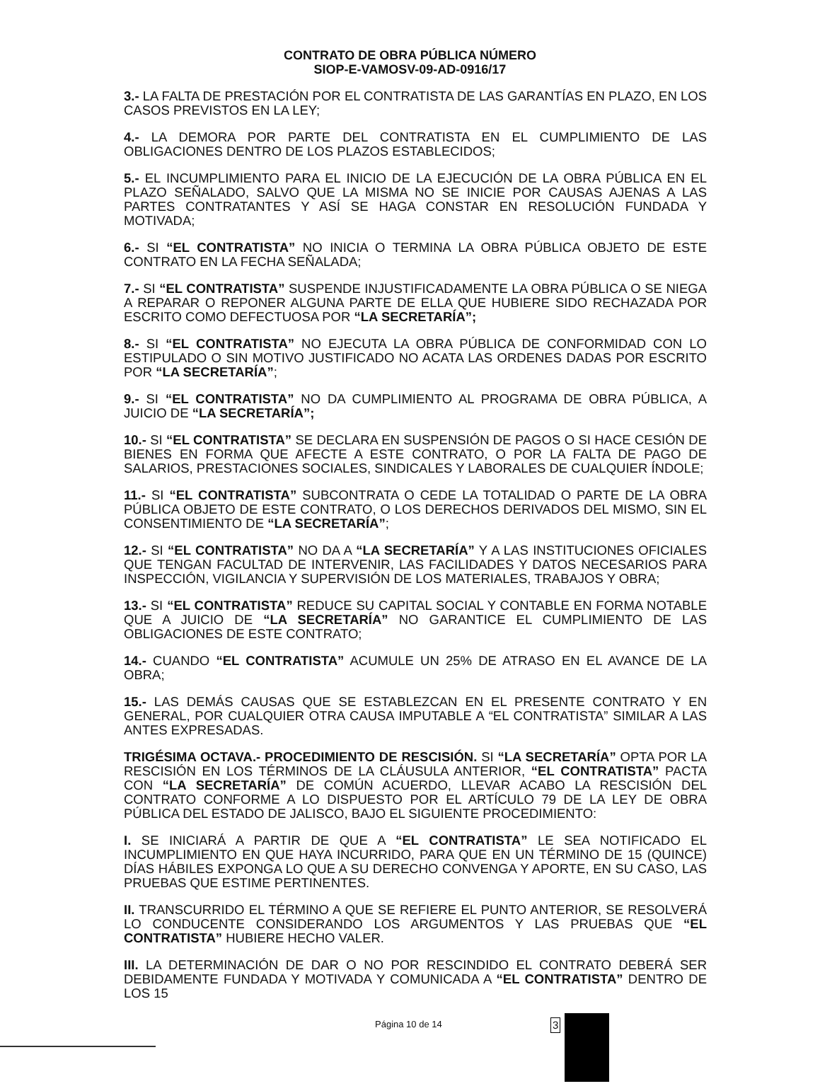CONTRATO DE OBRA PÚBLICA NÚMERO
SIOP-E-VAMOSV-09-AD-0916/17
3.- LA FALTA DE PRESTACIÓN POR EL CONTRATISTA DE LAS GARANTÍAS EN PLAZO, EN LOS CASOS PREVISTOS EN LA LEY;
4.- LA DEMORA POR PARTE DEL CONTRATISTA EN EL CUMPLIMIENTO DE LAS OBLIGACIONES DENTRO DE LOS PLAZOS ESTABLECIDOS;
5.- EL INCUMPLIMIENTO PARA EL INICIO DE LA EJECUCIÓN DE LA OBRA PÚBLICA EN EL PLAZO SEÑALADO, SALVO QUE LA MISMA NO SE INICIE POR CAUSAS AJENAS A LAS PARTES CONTRATANTES Y ASÍ SE HAGA CONSTAR EN RESOLUCIÓN FUNDADA Y MOTIVADA;
6.- SI “EL CONTRATISTA” NO INICIA O TERMINA LA OBRA PÚBLICA OBJETO DE ESTE CONTRATO EN LA FECHA SEÑALADA;
7.- SI “EL CONTRATISTA” SUSPENDE INJUSTIFICADAMENTE LA OBRA PÚBLICA O SE NIEGA A REPARAR O REPONER ALGUNA PARTE DE ELLA QUE HUBIERE SIDO RECHAZADA POR ESCRITO COMO DEFECTUOSA POR “LA SECRETARÍA”;
8.- SI “EL CONTRATISTA” NO EJECUTA LA OBRA PÚBLICA DE CONFORMIDAD CON LO ESTIPULADO O SIN MOTIVO JUSTIFICADO NO ACATA LAS ORDENES DADAS POR ESCRITO POR “LA SECRETARÍA”;
9.- SI “EL CONTRATISTA” NO DA CUMPLIMIENTO AL PROGRAMA DE OBRA PÚBLICA, A JUICIO DE “LA SECRETARÍA”;
10.- SI “EL CONTRATISTA” SE DECLARA EN SUSPENSIÓN DE PAGOS O SI HACE CESIÓN DE BIENES EN FORMA QUE AFECTE A ESTE CONTRATO, O POR LA FALTA DE PAGO DE SALARIOS, PRESTACIONES SOCIALES, SINDICALES Y LABORALES DE CUALQUIER ÍNDOLE;
11.- SI “EL CONTRATISTA” SUBCONTRATA O CEDE LA TOTALIDAD O PARTE DE LA OBRA PÚBLICA OBJETO DE ESTE CONTRATO, O LOS DERECHOS DERIVADOS DEL MISMO, SIN EL CONSENTIMIENTO DE “LA SECRETARÍA”;
12.- SI “EL CONTRATISTA” NO DA A “LA SECRETARÍA” Y A LAS INSTITUCIONES OFICIALES QUE TENGAN FACULTAD DE INTERVENIR, LAS FACILIDADES Y DATOS NECESARIOS PARA INSPECCIÓN, VIGILANCIA Y SUPERVISIÓN DE LOS MATERIALES, TRABAJOS Y OBRA;
13.- SI “EL CONTRATISTA” REDUCE SU CAPITAL SOCIAL Y CONTABLE EN FORMA NOTABLE QUE A JUICIO DE “LA SECRETARÍA” NO GARANTICE EL CUMPLIMIENTO DE LAS OBLIGACIONES DE ESTE CONTRATO;
14.- CUANDO “EL CONTRATISTA” ACUMULE UN 25% DE ATRASO EN EL AVANCE DE LA OBRA;
15.- LAS DEMÁS CAUSAS QUE SE ESTABLEZCAN EN EL PRESENTE CONTRATO Y EN GENERAL, POR CUALQUIER OTRA CAUSA IMPUTABLE A “EL CONTRATISTA” SIMILAR A LAS ANTES EXPRESADAS.
TRIGÉSIMA OCTAVA.- PROCEDIMIENTO DE RESCISIÓN. SI “LA SECRETARÍA” OPTA POR LA RESCISIÓN EN LOS TÉRMINOS DE LA CLÁUSULA ANTERIOR, “EL CONTRATISTA” PACTA CON “LA SECRETARÍA” DE COMÚN ACUERDO, LLEVAR ACABO LA RESCISIÓN DEL CONTRATO CONFORME A LO DISPUESTO POR EL ARTÍCULO 79 DE LA LEY DE OBRA PÚBLICA DEL ESTADO DE JALISCO, BAJO EL SIGUIENTE PROCEDIMIENTO:
I. SE INICIARÁ A PARTIR DE QUE A “EL CONTRATISTA” LE SEA NOTIFICADO EL INCUMPLIMIENTO EN QUE HAYA INCURRIDO, PARA QUE EN UN TÉRMINO DE 15 (QUINCE) DÍAS HÁBILES EXPONGA LO QUE A SU DERECHO CONVENGA Y APORTE, EN SU CASO, LAS PRUEBAS QUE ESTIME PERTINENTES.
II. TRANSCURRIDO EL TÉRMINO A QUE SE REFIERE EL PUNTO ANTERIOR, SE RESOLVERÁ LO CONDUCENTE CONSIDERANDO LOS ARGUMENTOS Y LAS PRUEBAS QUE “EL CONTRATISTA” HUBIERE HECHO VALER.
III. LA DETERMINACIÓN DE DAR O NO POR RESCINDIDO EL CONTRATO DEBERÁ SER DEBIDAMENTE FUNDADA Y MOTIVADA Y COMUNICADA A “EL CONTRATISTA” DENTRO DE LOS 15
Página 10 de 14 3